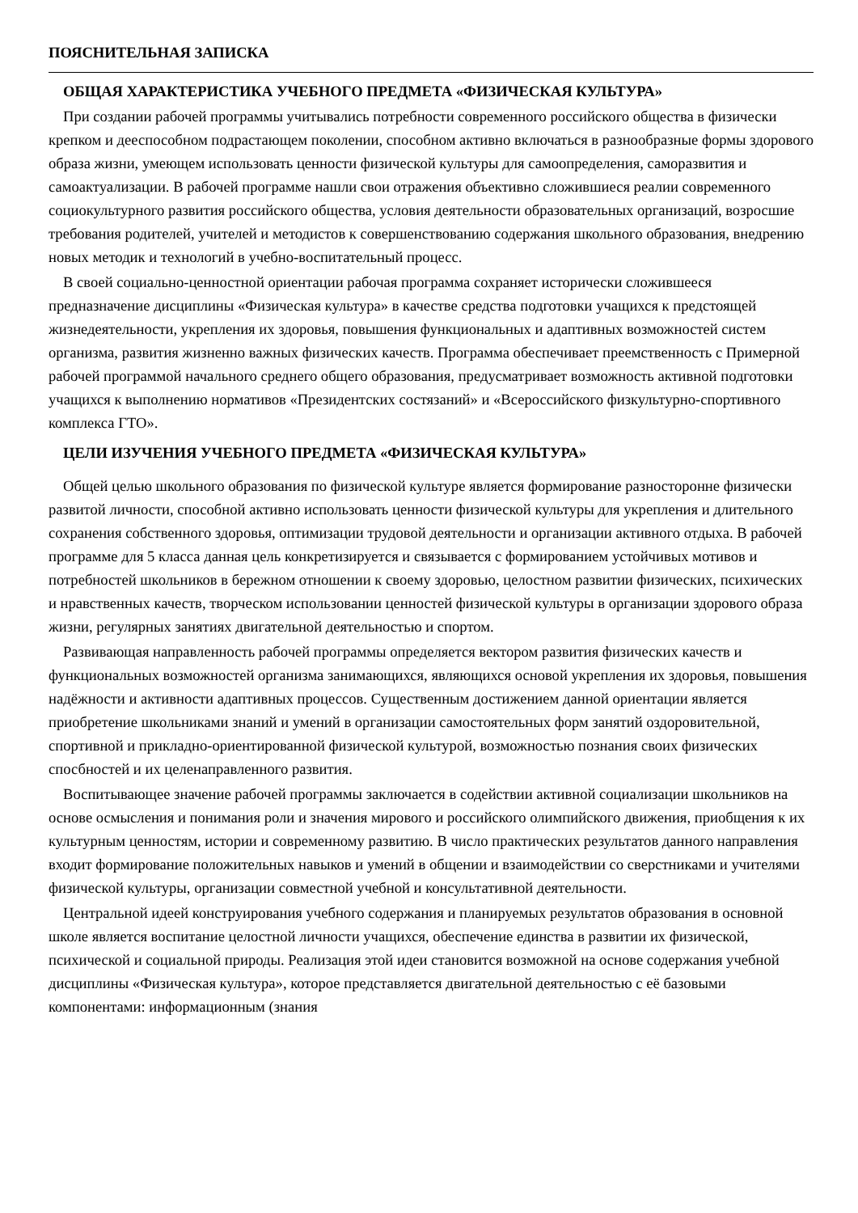ПОЯСНИТЕЛЬНАЯ ЗАПИСКА
ОБЩАЯ ХАРАКТЕРИСТИКА УЧЕБНОГО ПРЕДМЕТА «ФИЗИЧЕСКАЯ КУЛЬТУРА»
При создании рабочей программы учитывались потребности современного российского общества в физически крепком и дееспособном подрастающем поколении, способном активно включаться в разнообразные формы здорового образа жизни, умеющем использовать ценности физической культуры для самоопределения, саморазвития и самоактуализации. В рабочей программе нашли свои отражения объективно сложившиеся реалии современного социокультурного развития российского общества, условия деятельности образовательных организаций, возросшие требования родителей, учителей и методистов к совершенствованию содержания школьного образования, внедрению новых методик и технологий в учебно-воспитательный процесс.
В своей социально-ценностной ориентации рабочая программа сохраняет исторически сложившееся предназначение дисциплины «Физическая культура» в качестве средства подготовки учащихся к предстоящей жизнедеятельности, укрепления их здоровья, повышения функциональных и адаптивных возможностей систем организма, развития жизненно важных физических качеств. Программа обеспечивает преемственность с Примерной рабочей программой начального среднего общего образования, предусматривает возможность активной подготовки учащихся к выполнению нормативов «Президентских состязаний» и «Всероссийского физкультурно-спортивного комплекса ГТО».
ЦЕЛИ ИЗУЧЕНИЯ УЧЕБНОГО ПРЕДМЕТА «ФИЗИЧЕСКАЯ КУЛЬТУРА»
Общей целью школьного образования по физической культуре является формирование разносторонне физически развитой личности, способной активно использовать ценности физической культуры для укрепления и длительного сохранения собственного здоровья, оптимизации трудовой деятельности и организации активного отдыха. В рабочей программе для 5 класса данная цель конкретизируется и связывается с формированием устойчивых мотивов и потребностей школьников в бережном отношении к своему здоровью, целостном развитии физических, психических и нравственных качеств, творческом использовании ценностей физической культуры в организации здорового образа жизни, регулярных занятиях двигательной деятельностью и спортом.
Развивающая направленность рабочей программы определяется вектором развития физических качеств и функциональных возможностей организма занимающихся, являющихся основой укрепления их здоровья, повышения надёжности и активности адаптивных процессов. Существенным достижением данной ориентации является приобретение школьниками знаний и умений в организации самостоятельных форм занятий оздоровительной, спортивной и прикладно-ориентированной физической культурой, возможностью познания своих физических спосбностей и их целенаправленного развития.
Воспитывающее значение рабочей программы заключается в содействии активной социализации школьников на основе осмысления и понимания роли и значения мирового и российского олимпийского движения, приобщения к их культурным ценностям, истории и современному развитию. В число практических результатов данного направления входит формирование положительных навыков и умений в общении и взаимодействии со сверстниками и учителями физической культуры, организации совместной учебной и консультативной деятельности.
Центральной идеей конструирования учебного содержания и планируемых результатов образования в основной школе является воспитание целостной личности учащихся, обеспечение единства в развитии их физической, психической и социальной природы. Реализация этой идеи становится возможной на основе содержания учебной дисциплины «Физическая культура», которое представляется двигательной деятельностью с её базовыми компонентами: информационным (знания